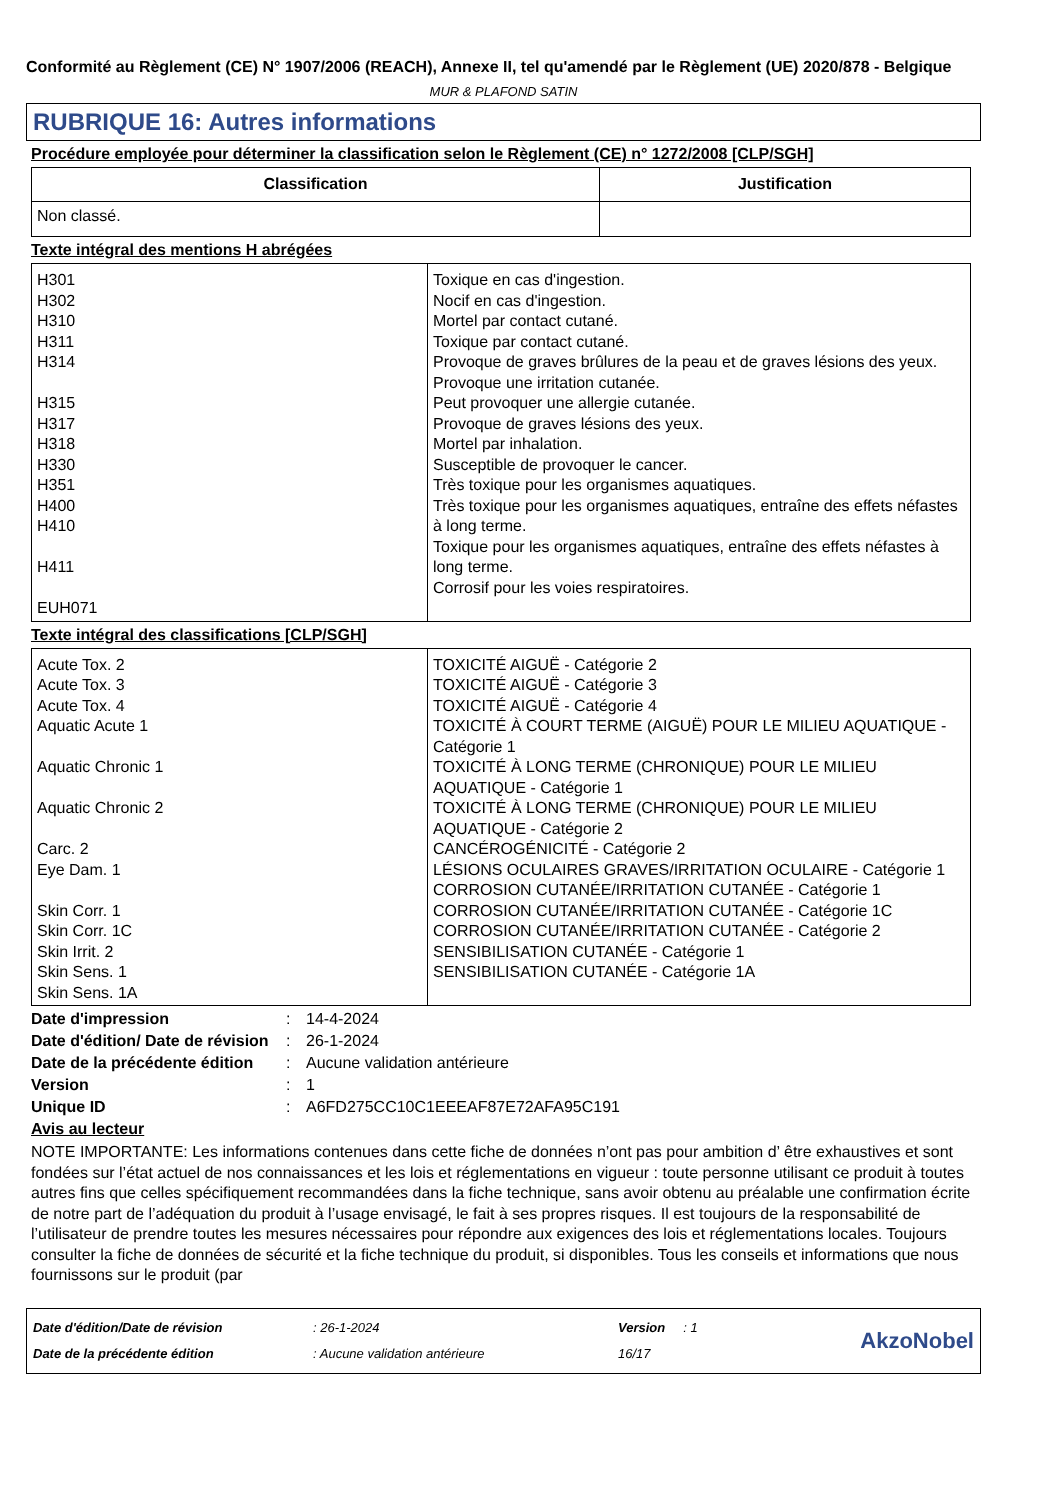Conformité au Règlement (CE) N° 1907/2006 (REACH), Annexe II, tel qu'amendé par le Règlement (UE) 2020/878 - Belgique
MUR & PLAFOND SATIN
RUBRIQUE 16: Autres informations
Procédure employée pour déterminer la classification selon le Règlement (CE) n° 1272/2008 [CLP/SGH]
| Classification | Justification |
| --- | --- |
| Non classé. | |
Texte intégral des mentions H abrégées
| H301 H302 H310 H311 H314 H315 H317 H318 H330 H351 H400 H410 H411 EUH071 | Toxique en cas d'ingestion. Nocif en cas d'ingestion. Mortel par contact cutané. Toxique par contact cutané. Provoque de graves brûlures de la peau et de graves lésions des yeux. Provoque une irritation cutanée. Peut provoquer une allergie cutanée. Provoque de graves lésions des yeux. Mortel par inhalation. Susceptible de provoquer le cancer. Très toxique pour les organismes aquatiques. Très toxique pour les organismes aquatiques, entraîne des effets néfastes à long terme. Toxique pour les organismes aquatiques, entraîne des effets néfastes à long terme. Corrosif pour les voies respiratoires. |
Texte intégral des classifications [CLP/SGH]
| Acute Tox. 2 Acute Tox. 3 Acute Tox. 4 Aquatic Acute 1 Aquatic Chronic 1 Aquatic Chronic 2 Carc. 2 Eye Dam. 1 Skin Corr. 1 Skin Corr. 1C Skin Irrit. 2 Skin Sens. 1 Skin Sens. 1A | TOXICITÉ AIGUË - Catégorie 2 TOXICITÉ AIGUË - Catégorie 3 TOXICITÉ AIGUË - Catégorie 4 TOXICITÉ À COURT TERME (AIGUË) POUR LE MILIEU AQUATIQUE - Catégorie 1 TOXICITÉ À LONG TERME (CHRONIQUE) POUR LE MILIEU AQUATIQUE - Catégorie 1 TOXICITÉ À LONG TERME (CHRONIQUE) POUR LE MILIEU AQUATIQUE - Catégorie 2 CANCÉROGÉNICITÉ - Catégorie 2 LÉSIONS OCULAIRES GRAVES/IRRITATION OCULAIRE - Catégorie 1 CORROSION CUTANÉE/IRRITATION CUTANÉE - Catégorie 1 CORROSION CUTANÉE/IRRITATION CUTANÉE - Catégorie 1C CORROSION CUTANÉE/IRRITATION CUTANÉE - Catégorie 2 SENSIBILISATION CUTANÉE - Catégorie 1 SENSIBILISATION CUTANÉE - Catégorie 1A |
Date d'impression: 14-4-2024
Date d'édition/ Date de révision: 26-1-2024
Date de la précédente édition: Aucune validation antérieure
Version: 1
Unique ID: A6FD275CC10C1EEEAF87E72AFA95C191
Avis au lecteur
NOTE IMPORTANTE: Les informations contenues dans cette fiche de données n’ont pas pour ambition d’ être exhaustives et sont fondées sur l’état actuel de nos connaissances et les lois et réglementations en vigueur : toute personne utilisant ce produit à toutes autres fins que celles spécifiquement recommandées dans la fiche technique, sans avoir obtenu au préalable une confirmation écrite de notre part de l’adéquation du produit à l’usage envisagé, le fait à ses propres risques. Il est toujours de la responsabilité de l’utilisateur de prendre toutes les mesures nécessaires pour répondre aux exigences des lois et réglementations locales. Toujours consulter la fiche de données de sécurité et la fiche technique du produit, si disponibles. Tous les conseils et informations que nous fournissons sur le produit (par
Date d'édition/Date de révision
Date de la précédente édition
: 26-1-2024
: Aucune validation antérieure
Version : 1
16/17
AkzoNobel